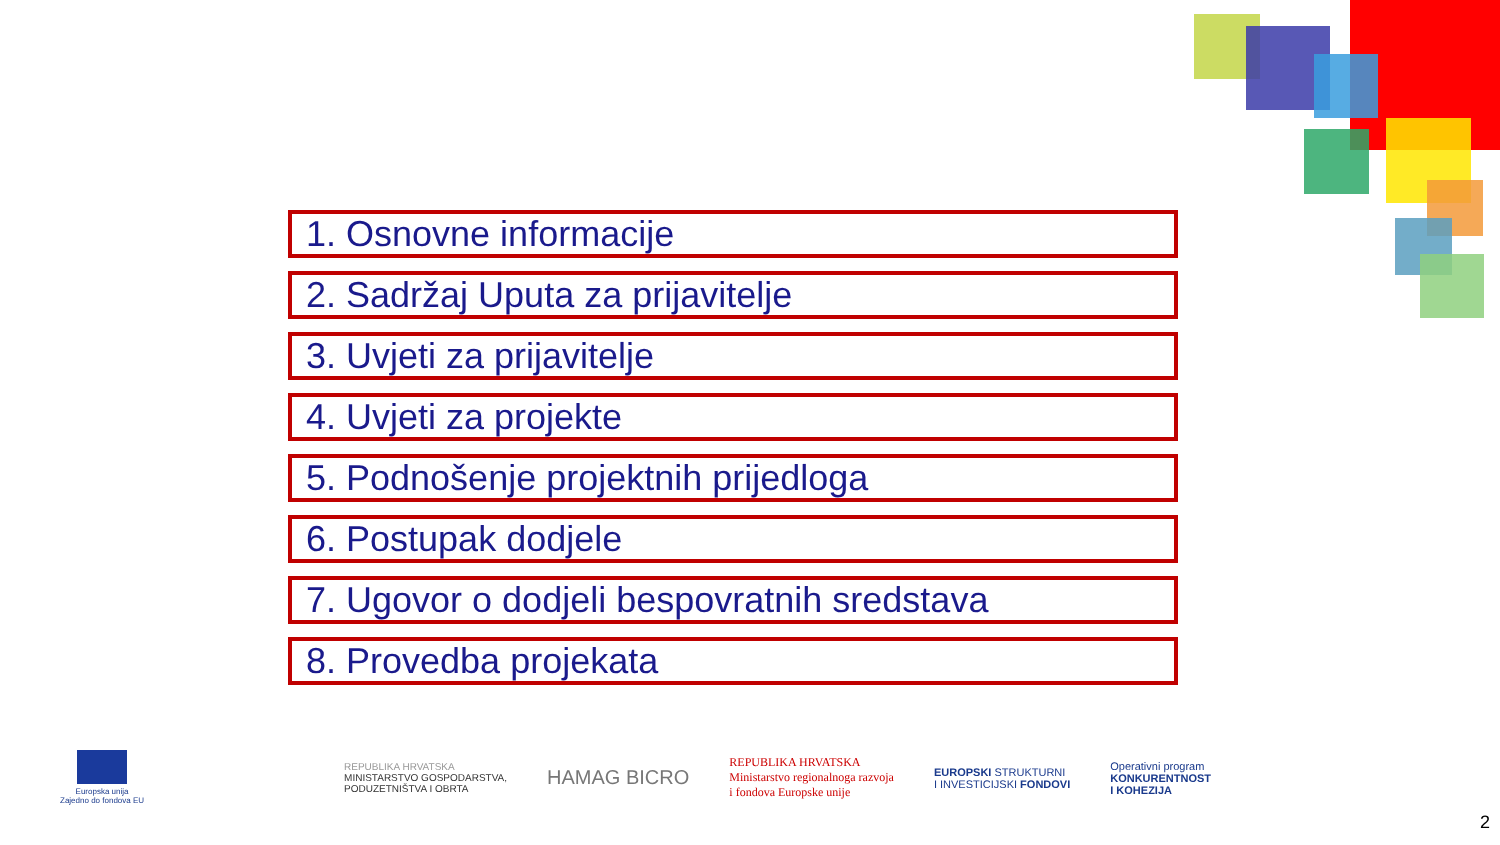1. Osnovne informacije
2. Sadržaj Uputa za prijavitelje
3. Uvjeti za prijavitelje
4. Uvjeti za projekte
5. Podnošenje projektnih prijedloga
6. Postupak dodjele
7. Ugovor o dodjeli bespovratnih sredstava
8. Provedba projekata
Europska unija
Zajedno do fondova EU
REPUBLIKA HRVATSKA
MINISTARSTVO GOSPODARSTVA,
PODUZETNIŠTVA I OBRTA
HAMAG BICRO
REPUBLIKA HRVATSKA
Ministarstvo regionalnoga razvoja
i fondova Europske unije
EUROPSKI STRUKTURNI
I INVESTICIJSKI FONDOVI
Operativni program
KONKURENTNOST
I KOHEZIJA
2